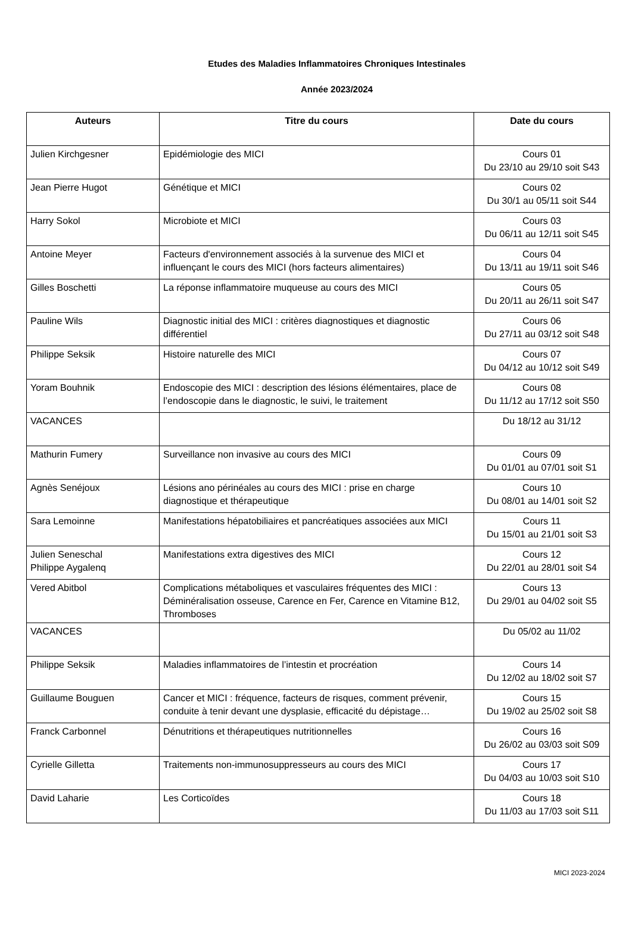Etudes des Maladies Inflammatoires Chroniques Intestinales
Année 2023/2024
| Auteurs | Titre du cours | Date du cours |
| --- | --- | --- |
| Julien Kirchgesner | Epidémiologie des MICI | Cours 01 Du 23/10 au 29/10 soit S43 |
| Jean Pierre Hugot | Génétique et MICI | Cours 02 Du 30/1 au 05/11 soit S44 |
| Harry Sokol | Microbiote et MICI | Cours 03 Du 06/11 au 12/11 soit S45 |
| Antoine Meyer | Facteurs d'environnement associés à la survenue des MICI et influençant le cours des MICI (hors facteurs alimentaires) | Cours 04 Du 13/11 au 19/11 soit S46 |
| Gilles Boschetti | La réponse inflammatoire muqueuse au cours des MICI | Cours 05 Du 20/11 au 26/11 soit S47 |
| Pauline Wils | Diagnostic initial des MICI : critères diagnostiques et diagnostic différentiel | Cours 06 Du 27/11 au 03/12 soit S48 |
| Philippe Seksik | Histoire naturelle des MICI | Cours 07 Du 04/12 au 10/12 soit S49 |
| Yoram Bouhnik | Endoscopie des MICI : description des lésions élémentaires, place de l’endoscopie dans le diagnostic, le suivi, le traitement | Cours 08 Du 11/12 au 17/12 soit S50 |
| VACANCES | | Du 18/12 au 31/12 |
| Mathurin Fumery | Surveillance non invasive au cours des MICI | Cours 09 Du 01/01 au 07/01 soit S1 |
| Agnès Senéjoux | Lésions ano périnéales au cours des MICI : prise en charge diagnostique et thérapeutique | Cours 10 Du 08/01 au 14/01 soit S2 |
| Sara Lemoinne | Manifestations hépatobiliaires et pancréatiques associées aux MICI | Cours 11 Du 15/01 au 21/01 soit S3 |
| Julien Seneschal Philippe Aygalenq | Manifestations extra digestives des MICI | Cours 12 Du 22/01 au 28/01 soit S4 |
| Vered Abitbol | Complications métaboliques et vasculaires fréquentes des MICI : Déminéralisation osseuse, Carence en Fer, Carence en Vitamine B12, Thromboses | Cours 13 Du 29/01 au 04/02 soit S5 |
| VACANCES | | Du 05/02 au 11/02 |
| Philippe Seksik | Maladies inflammatoires de l’intestin et procréation | Cours 14 Du 12/02 au 18/02 soit S7 |
| Guillaume Bouguen | Cancer et MICI : fréquence, facteurs de risques, comment prévenir, conduite à tenir devant une dysplasie, efficacité du dépistage… | Cours 15 Du 19/02 au 25/02 soit S8 |
| Franck Carbonnel | Dénutritions et thérapeutiques nutritionnelles | Cours 16 Du 26/02 au 03/03 soit S09 |
| Cyrielle Gilletta | Traitements non-immunosuppresseurs au cours des MICI | Cours 17 Du 04/03 au 10/03 soit S10 |
| David Laharie | Les Corticoïdes | Cours 18 Du 11/03 au 17/03 soit S11 |
MICI 2023-2024